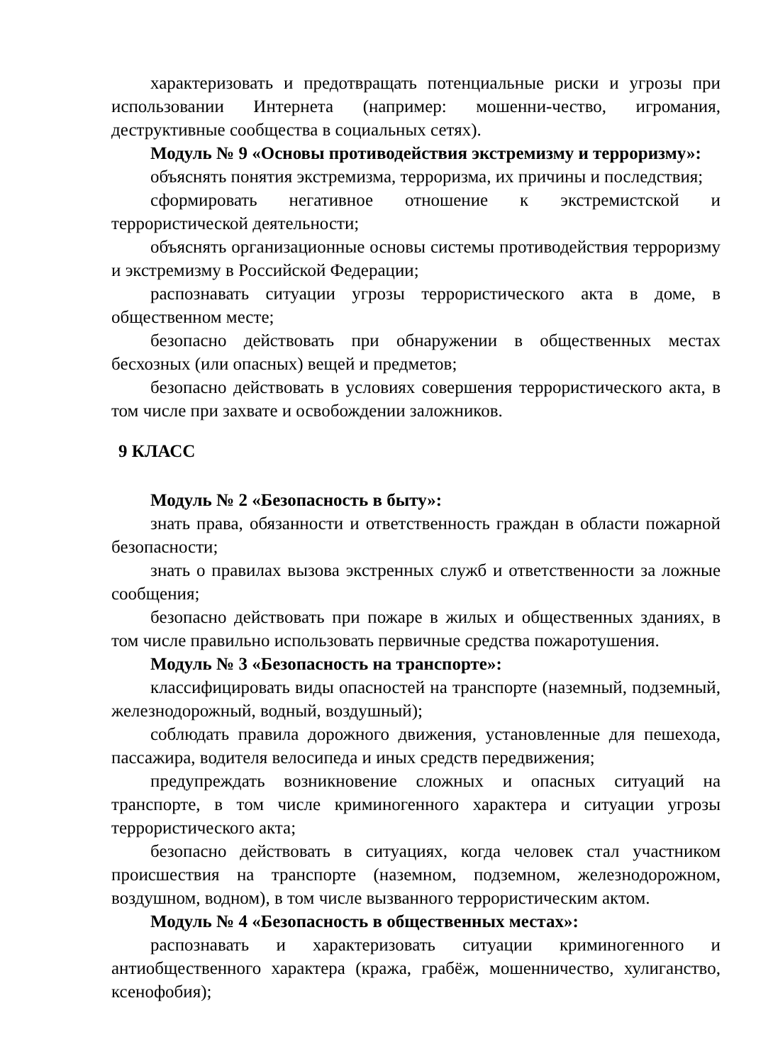характеризовать и предотвращать потенциальные риски и угрозы при использовании Интернета (например: мошенни-чество, игромания, деструктивные сообщества в социальных сетях).
Модуль № 9 «Основы противодействия экстремизму и терроризму»:
объяснять понятия экстремизма, терроризма, их причины и последствия;
сформировать негативное отношение к экстремистской и террористической деятельности;
объяснять организационные основы системы противодействия терроризму и экстремизму в Российской Федерации;
распознавать ситуации угрозы террористического акта в доме, в общественном месте;
безопасно действовать при обнаружении в общественных местах бесхозных (или опасных) вещей и предметов;
безопасно действовать в условиях совершения террористического акта, в том числе при захвате и освобождении заложников.
9 КЛАСС
Модуль № 2 «Безопасность в быту»:
знать права, обязанности и ответственность граждан в области пожарной безопасности;
знать о правилах вызова экстренных служб и ответственности за ложные сообщения;
безопасно действовать при пожаре в жилых и общественных зданиях, в том числе правильно использовать первичные средства пожаротушения.
Модуль № 3 «Безопасность на транспорте»:
классифицировать виды опасностей на транспорте (наземный, подземный, железнодорожный, водный, воздушный);
соблюдать правила дорожного движения, установленные для пешехода, пассажира, водителя велосипеда и иных средств передвижения;
предупреждать возникновение сложных и опасных ситуаций на транспорте, в том числе криминогенного характера и ситуации угрозы террористического акта;
безопасно действовать в ситуациях, когда человек стал участником происшествия на транспорте (наземном, подземном, железнодорожном, воздушном, водном), в том числе вызванного террористическим актом.
Модуль № 4 «Безопасность в общественных местах»:
распознавать и характеризовать ситуации криминогенного и антиобщественного характера (кража, грабёж, мошенничество, хулиганство, ксенофобия);